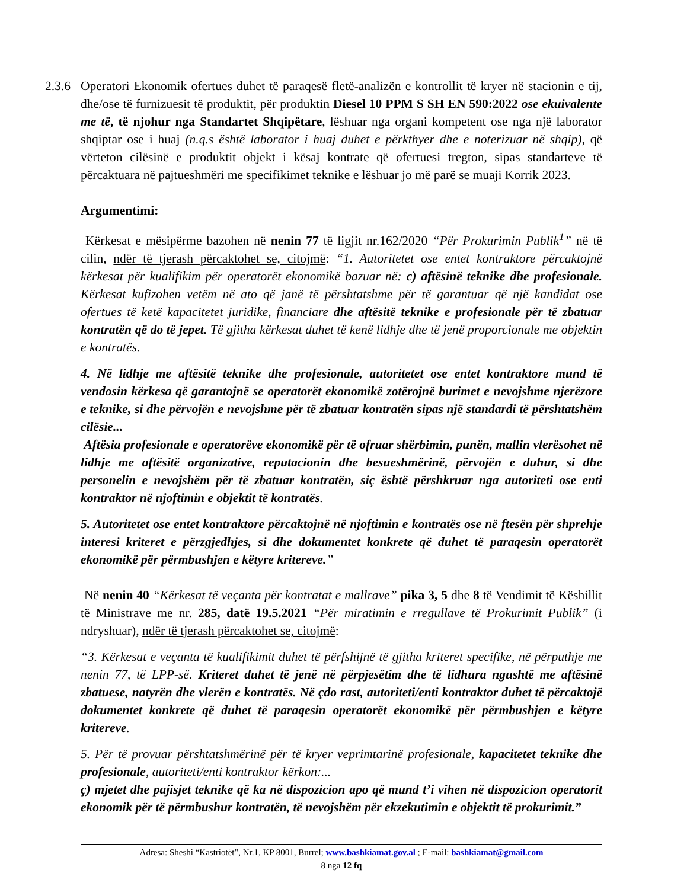2.3.6
Operatori Ekonomik ofertues duhet të paraqesë fletë-analizën e kontrollit të kryer në stacionin e tij, dhe/ose të furnizuesit të produktit, për produktin Diesel 10 PPM S SH EN 590:2022 ose ekuivalente me të, të njohur nga Standartet Shqipëtare, lëshuar nga organi kompetent ose nga një laborator shqiptar ose i huaj (n.q.s është laborator i huaj duhet e përkthyer dhe e noterizuar në shqip), që vërteton cilësinë e produktit objekt i kësaj kontrate që ofertuesi tregton, sipas standarteve të përcaktuara në pajtueshmëri me specifikimet teknike e lëshuar jo më parë se muaji Korrik 2023.
Argumentimi:
Kërkesat e mësipërme bazohen në nenin 77 të ligjit nr.162/2020 “Për Prokurimin Publik<sup>1</sup>” në të cilin, ndër të tjerash përcaktohet se, citojmë: “1. Autoritetet ose entet kontraktore përcaktojnë kërkesat për kualifikim për operatorët ekonomikë bazuar në: c) aftësinë teknike dhe profesionale. Kërkesat kufizohen vetëm në ato që janë të përshtatshme për të garantuar që një kandidat ose ofertues të ketë kapacitetet juridike, financiare dhe aftësitë teknike e profesionale për të zbatuar kontratën që do të jepet. Të gjitha kërkesat duhet të kenë lidhje dhe të jenë proporcionale me objektin e kontratës.
4. Në lidhje me aftësitë teknike dhe profesionale, autoritetet ose entet kontraktore mund të vendosin kërkesa që garantojnë se operatorët ekonomikë zotërojnë burimet e nevojshme njerëzore e teknike, si dhe përvojën e nevojshme për të zbatuar kontratën sipas një standardi të përshtatshëm cilësie...
Aftësia profesionale e operatorëve ekonomikë për të ofruar shërbimin, punën, mallin vlerësohet në lidhje me aftësitë organizative, reputacionin dhe besueshmërinë, përvojën e duhur, si dhe personelin e nevojshëm për të zbatuar kontratën, siç është përshkruar nga autoriteti ose enti kontraktor në njoftimin e objektit të kontratës.
5. Autoritetet ose entet kontraktore përcaktojnë në njoftimin e kontratës ose në ftesën për shprehje interesi kriteret e përzgjedhjes, si dhe dokumentet konkrete që duhet të paraqesin operatorët ekonomikë për përmbushjen e këtyre kritereve.”
Në nenin 40 “Kërkesat të veçanta për kontratat e mallrave” pika 3, 5 dhe 8 të Vendimit të Këshillit të Ministrave me nr. 285, datë 19.5.2021 “Për miratimin e rregullave të Prokurimit Publik” (i ndryshuar), ndër të tjerash përcaktohet se, citojmë:
“3. Kërkesat e veçanta të kualifikimit duhet të përfshijnë të gjitha kriteret specifike, në përputhje me nenin 77, të LPP-së. Kriteret duhet të jenë në përpjesëtim dhe të lidhura ngushtë me aftësinë zbatuese, natyrën dhe vlerën e kontratës. Në çdo rast, autoriteti/enti kontraktor duhet të përcaktojë dokumentet konkrete që duhet të paraqesin operatorët ekonomikë për përmbushjen e këtyre kritereve.
5. Për të provuar përshtatshmërinë për të kryer veprimtarinë profesionale, kapacitetet teknike dhe profesionale, autoriteti/enti kontraktor kërkon:...
ç) mjetet dhe pajisjet teknike që ka në dispozicion apo që mund t’i vihen në dispozicion operatorit ekonomik për të përmbushur kontratën, të nevojshëm për ekzekutimin e objektit të prokurimit.”
Adresa: Sheshi “Kastriotët”, Nr.1, KP 8001, Burrel; www.bashkiamat.gov.al ; E-mail: bashkiamat@gmail.com
8 nga 12 fq